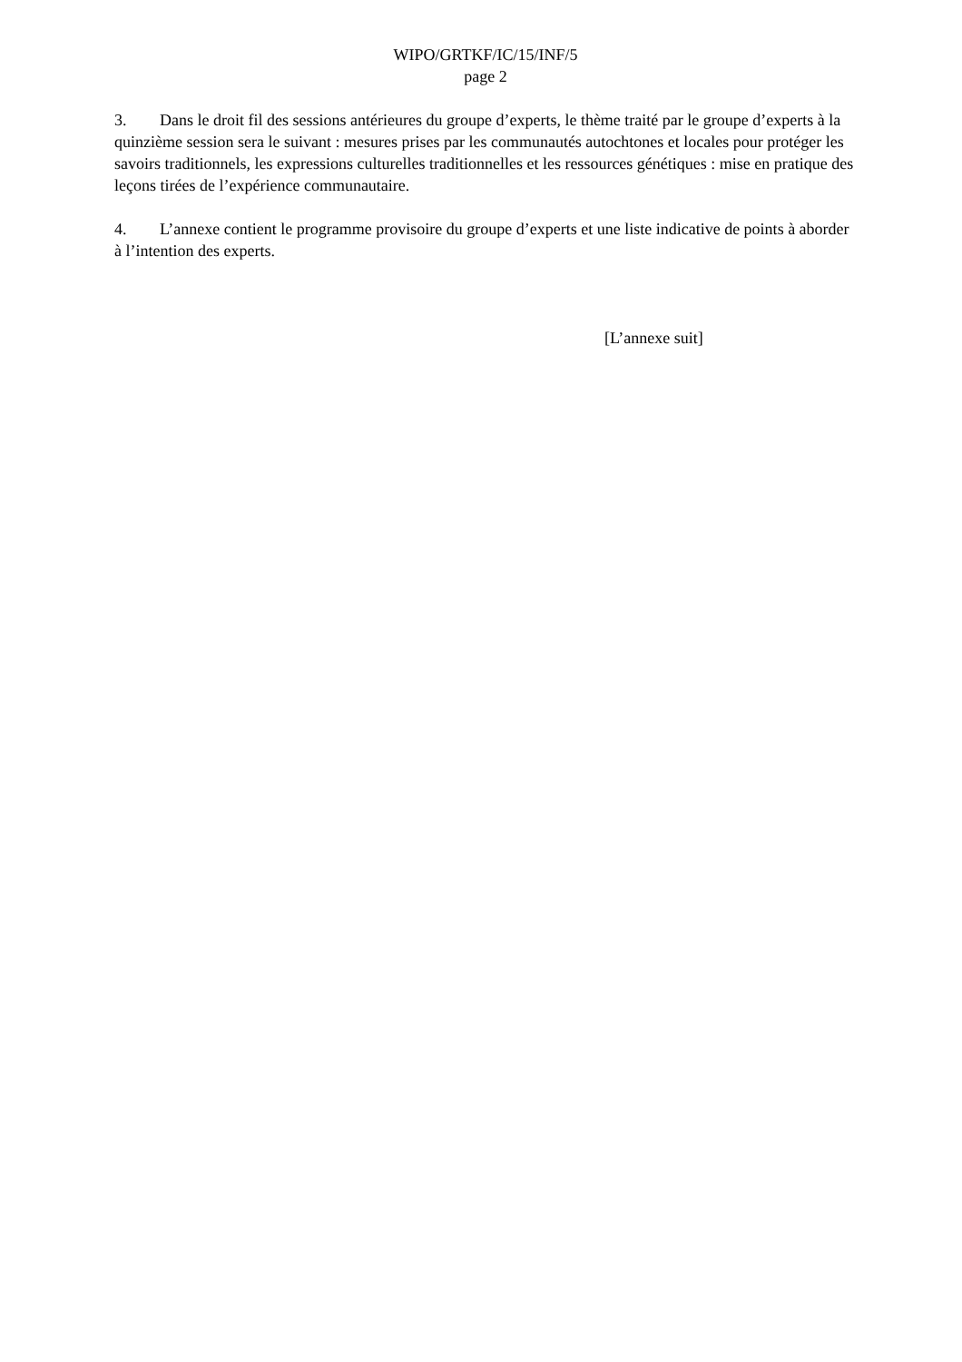WIPO/GRTKF/IC/15/INF/5
page 2
3. Dans le droit fil des sessions antérieures du groupe d’experts, le thème traité par le groupe d’experts à la quinzième session sera le suivant : mesures prises par les communautés autochtones et locales pour protéger les savoirs traditionnels, les expressions culturelles traditionnelles et les ressources génétiques : mise en pratique des leçons tirées de l’expérience communautaire.
4. L’annexe contient le programme provisoire du groupe d’experts et une liste indicative de points à aborder à l’intention des experts.
[L’annexe suit]